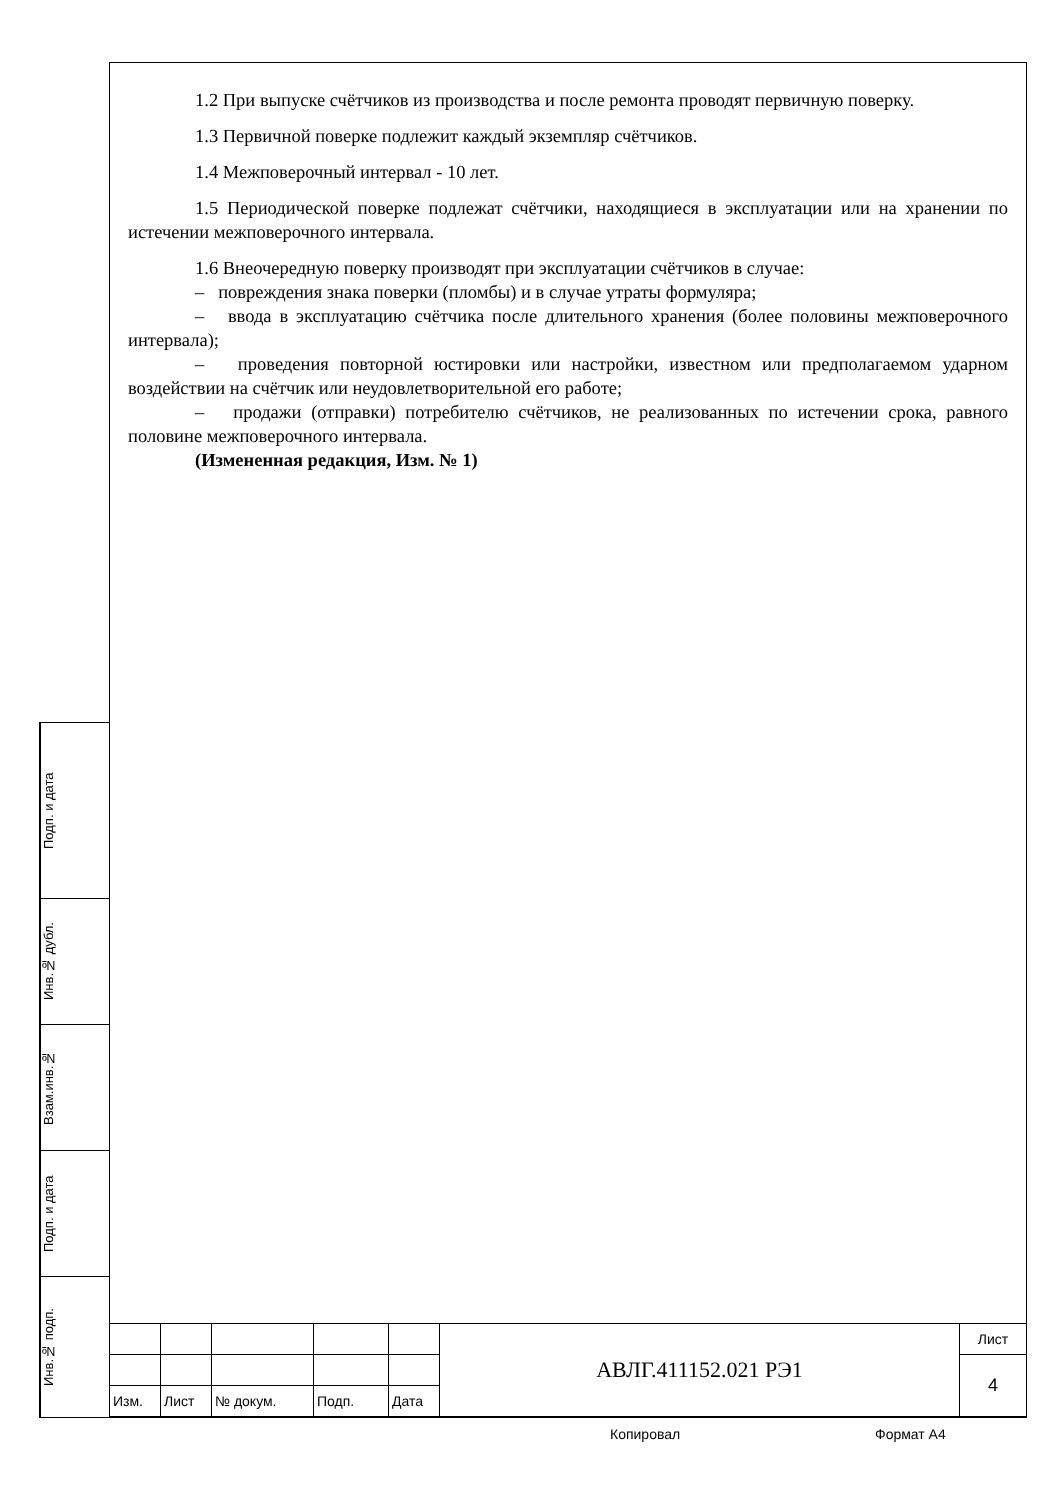1.2 При выпуске счётчиков из производства и после ремонта проводят первичную поверку.
1.3 Первичной поверке подлежит каждый экземпляр счётчиков.
1.4 Межповерочный интервал - 10 лет.
1.5 Периодической поверке подлежат счётчики, находящиеся в эксплуатации или на хранении по истечении межповерочного интервала.
1.6 Внеочередную поверку производят при эксплуатации счётчиков в случае:
– повреждения знака поверки (пломбы) и в случае утраты формуляра;
– ввода в эксплуатацию счётчика после длительного хранения (более половины межповерочного интервала);
– проведения повторной юстировки или настройки, известном или предполагаемом ударном воздействии на счётчик или неудовлетворительной его работе;
– продажи (отправки) потребителю счётчиков, не реализованных по истечении срока, равного половине межповерочного интервала.
(Измененная редакция, Изм. № 1)
Подп. и дата
Инв.№ дубл.
Взам.инв.№
Подп. и дата
Инв.№ подп.
| | | | | | АВЛГ.411152.021 РЭ1 | Лист |
| | | | | | | 4 |
| Изм. | Лист | № докум. | Подп. | Дата | | |
Копировал Формат А4